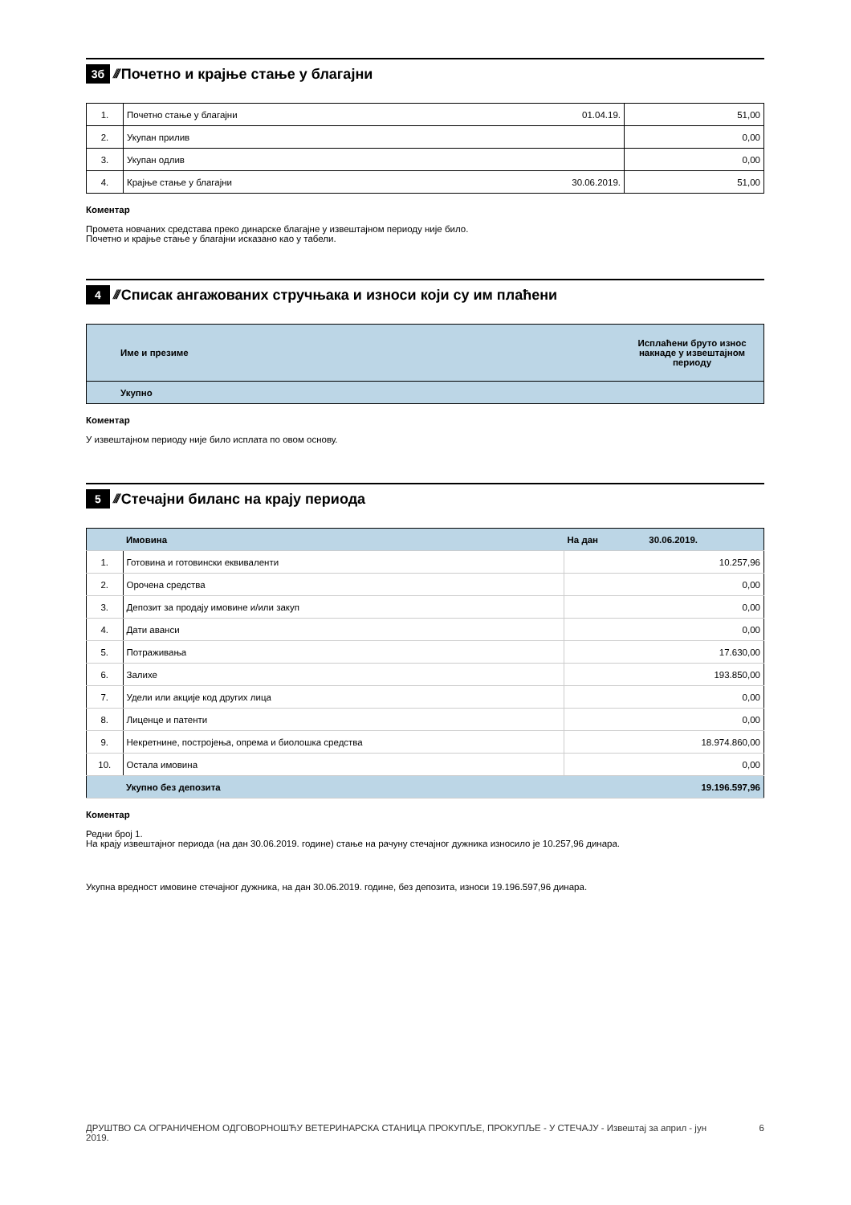3б ////
Почетно и крајње стање у благајни
| 1. | Почетно стање у благајни | 01.04.19. | 51,00 |
| 2. | Укупан прилив | | 0,00 |
| 3. | Укупан одлив | | 0,00 |
| 4. | Крајње стање у благајни | 30.06.2019. | 51,00 |
Коментар
Промета новчаних средстава преко динарске благајне у извештајном периоду није било.
Почетно и крајње стање у благајни исказано као у табели.
4 ////
Списак ангажованих стручњака и износи који су им плаћени
| | Име и презиме | Исплаћени бруто износ накнаде у извештајном периоду |
| --- | --- | --- |
| | Укупно | |
Коментар
У извештајном периоду није било исплата по овом основу.
5 ////
Стечајни биланс на крају периода
| | Имовина | На дан 30.06.2019. |
| 1. | Готовина и готовински еквиваленти | 10.257,96 |
| 2. | Орочена средства | 0,00 |
| 3. | Депозит за продају имовине и/или закуп | 0,00 |
| 4. | Дати аванси | 0,00 |
| 5. | Потраживања | 17.630,00 |
| 6. | Залихе | 193.850,00 |
| 7. | Удели или акције код других лица | 0,00 |
| 8. | Лиценце и патенти | 0,00 |
| 9. | Некретнине, постројења, опрема и биолошка средства | 18.974.860,00 |
| 10. | Остала имовина | 0,00 |
| | Укупно без депозита | 19.196.597,96 |
Коментар
Редни број 1.
На крају извештајног периода (на дан 30.06.2019. године) стање на рачуну стечајног дужника износило је 10.257,96 динара.
Укупна вредност имовине стечајног дужника, на дан 30.06.2019. године, без депозита, износи 19.196.597,96 динара.
ДРУШТВО СА ОГРАНИЧЕНОМ ОДГОВОРНОШЋУ ВЕТЕРИНАРСКА СТАНИЦА ПРОКУПЉЕ, ПРОКУПЉЕ - У СТЕЧАЈУ - Извештај за април - јун 2019. 6